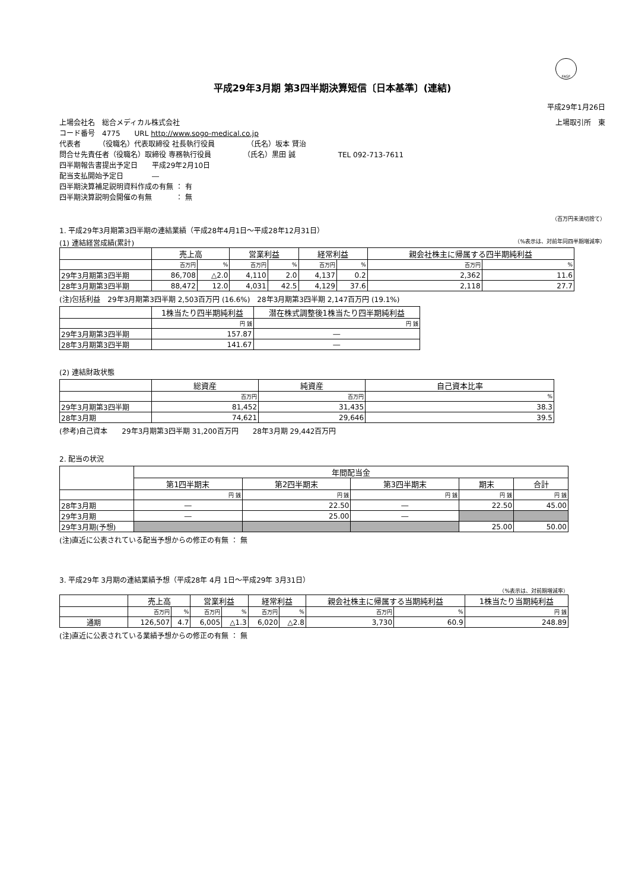FASF
平成29年3月期 第3四半期決算短信〔日本基準〕(連結)
平成29年1月26日
上場会社名　総合メディカル株式会社 上場取引所　東
コード番号　4775　　URL http://www.sogo-medical.co.jp
代表者　　　（役職名）代表取締役 社長執行役員　　　　　（氏名）坂本 賢治
問合せ先責任者（役職名）取締役 専務執行役員　　　　　（氏名）黒田 誠　　　　　　TEL 092-713-7611
四半期報告書提出予定日　　平成29年2月10日
配当支払開始予定日　　　　―
四半期決算補足説明資料作成の有無 ： 有
四半期決算説明会開催の有無　　　 ： 無
（百万円未満切捨て）
1. 平成29年3月期第3四半期の連結業績（平成28年4月1日～平成28年12月31日）
(1) 連結経営成績(累計) （%表示は、対前年同四半期増減率）
| | 売上高 | | 営業利益 | | 経常利益 | | 親会社株主に帰属する四半期純利益 | |
| --- | --- | --- | --- | --- | --- | --- | --- | --- |
| | 百万円 | % | 百万円 | % | 百万円 | % | 百万円 | % |
| 29年3月期第3四半期 | 86,708 | △2.0 | 4,110 | 2.0 | 4,137 | 0.2 | 2,362 | 11.6 |
| 28年3月期第3四半期 | 88,472 | 12.0 | 4,031 | 42.5 | 4,129 | 37.6 | 2,118 | 27.7 |
(注)包括利益　29年3月期第3四半期 2,503百万円 (16.6%)　28年3月期第3四半期 2,147百万円 (19.1%)
| | 1株当たり四半期純利益 | 潜在株式調整後1株当たり四半期純利益 |
| --- | --- | --- |
| | 円 銭 | 円 銭 |
| 29年3月期第3四半期 | 157.87 | ― |
| 28年3月期第3四半期 | 141.67 | ― |
(2) 連結財政状態
| | 総資産 | 純資産 | 自己資本比率 |
| --- | --- | --- | --- |
| | 百万円 | 百万円 | % |
| 29年3月期第3四半期 | 81,452 | 31,435 | 38.3 |
| 28年3月期 | 74,621 | 29,646 | 39.5 |
(参考)自己資本　　29年3月期第3四半期 31,200百万円　　28年3月期 29,442百万円
2. 配当の状況
| | 年間配当金 | | | | |
| --- | --- | --- | --- | --- | --- |
| | 第1四半期末 | 第2四半期末 | 第3四半期末 | 期末 | 合計 |
| | 円 銭 | 円 銭 | 円 銭 | 円 銭 | 円 銭 |
| 28年3月期 | ― | 22.50 | ― | 22.50 | 45.00 |
| 29年3月期 | ― | 25.00 | ― | | |
| 29年3月期(予想) | | | | 25.00 | 50.00 |
(注)直近に公表されている配当予想からの修正の有無 ： 無
3. 平成29年 3月期の連結業績予想（平成28年 4月 1日～平成29年 3月31日）
（%表示は、対前期増減率）
| | 売上高 | | 営業利益 | | 経常利益 | | 親会社株主に帰属する当期純利益 | | 1株当たり当期純利益 |
| --- | --- | --- | --- | --- | --- | --- | --- | --- | --- |
| | 百万円 | % | 百万円 | % | 百万円 | % | 百万円 | % | 円 銭 |
| 通期 | 126,507 | 4.7 | 6,005 | △1.3 | 6,020 | △2.8 | 3,730 | 60.9 | 248.89 |
(注)直近に公表されている業績予想からの修正の有無 ： 無